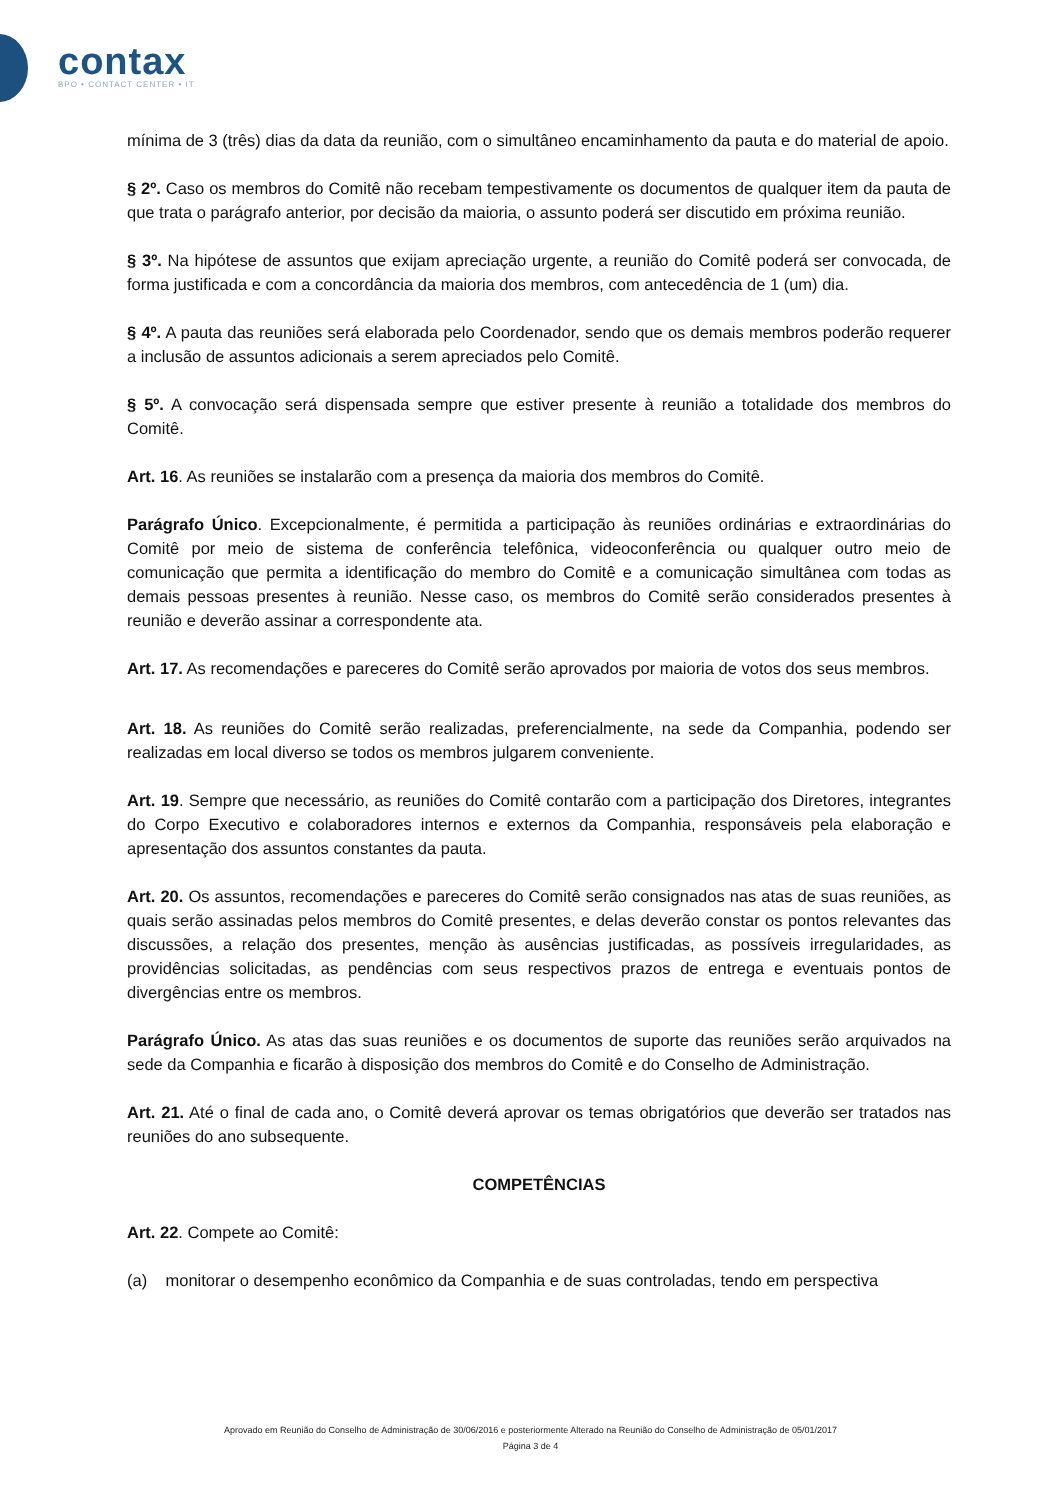contax
BPO • CONTACT CENTER • IT
mínima de 3 (três) dias da data da reunião, com o simultâneo encaminhamento da pauta e do material de apoio.
§ 2º. Caso os membros do Comitê não recebam tempestivamente os documentos de qualquer item da pauta de que trata o parágrafo anterior, por decisão da maioria, o assunto poderá ser discutido em próxima reunião.
§ 3º. Na hipótese de assuntos que exijam apreciação urgente, a reunião do Comitê poderá ser convocada, de forma justificada e com a concordância da maioria dos membros, com antecedência de 1 (um) dia.
§ 4º. A pauta das reuniões será elaborada pelo Coordenador, sendo que os demais membros poderão requerer a inclusão de assuntos adicionais a serem apreciados pelo Comitê.
§ 5º. A convocação será dispensada sempre que estiver presente à reunião a totalidade dos membros do Comitê.
Art. 16. As reuniões se instalarão com a presença da maioria dos membros do Comitê.
Parágrafo Único. Excepcionalmente, é permitida a participação às reuniões ordinárias e extraordinárias do Comitê por meio de sistema de conferência telefônica, videoconferência ou qualquer outro meio de comunicação que permita a identificação do membro do Comitê e a comunicação simultânea com todas as demais pessoas presentes à reunião. Nesse caso, os membros do Comitê serão considerados presentes à reunião e deverão assinar a correspondente ata.
Art. 17. As recomendações e pareceres do Comitê serão aprovados por maioria de votos dos seus membros.
Art. 18. As reuniões do Comitê serão realizadas, preferencialmente, na sede da Companhia, podendo ser realizadas em local diverso se todos os membros julgarem conveniente.
Art. 19. Sempre que necessário, as reuniões do Comitê contarão com a participação dos Diretores, integrantes do Corpo Executivo e colaboradores internos e externos da Companhia, responsáveis pela elaboração e apresentação dos assuntos constantes da pauta.
Art. 20. Os assuntos, recomendações e pareceres do Comitê serão consignados nas atas de suas reuniões, as quais serão assinadas pelos membros do Comitê presentes, e delas deverão constar os pontos relevantes das discussões, a relação dos presentes, menção às ausências justificadas, as possíveis irregularidades, as providências solicitadas, as pendências com seus respectivos prazos de entrega e eventuais pontos de divergências entre os membros.
Parágrafo Único. As atas das suas reuniões e os documentos de suporte das reuniões serão arquivados na sede da Companhia e ficarão à disposição dos membros do Comitê e do Conselho de Administração.
Art. 21. Até o final de cada ano, o Comitê deverá aprovar os temas obrigatórios que deverão ser tratados nas reuniões do ano subsequente.
COMPETÊNCIAS
Art. 22. Compete ao Comitê:
(a) monitorar o desempenho econômico da Companhia e de suas controladas, tendo em perspectiva
Aprovado em Reunião do Conselho de Administração de 30/06/2016 e posteriormente Alterado na Reunião do Conselho de Administração de 05/01/2017
Página 3 de 4